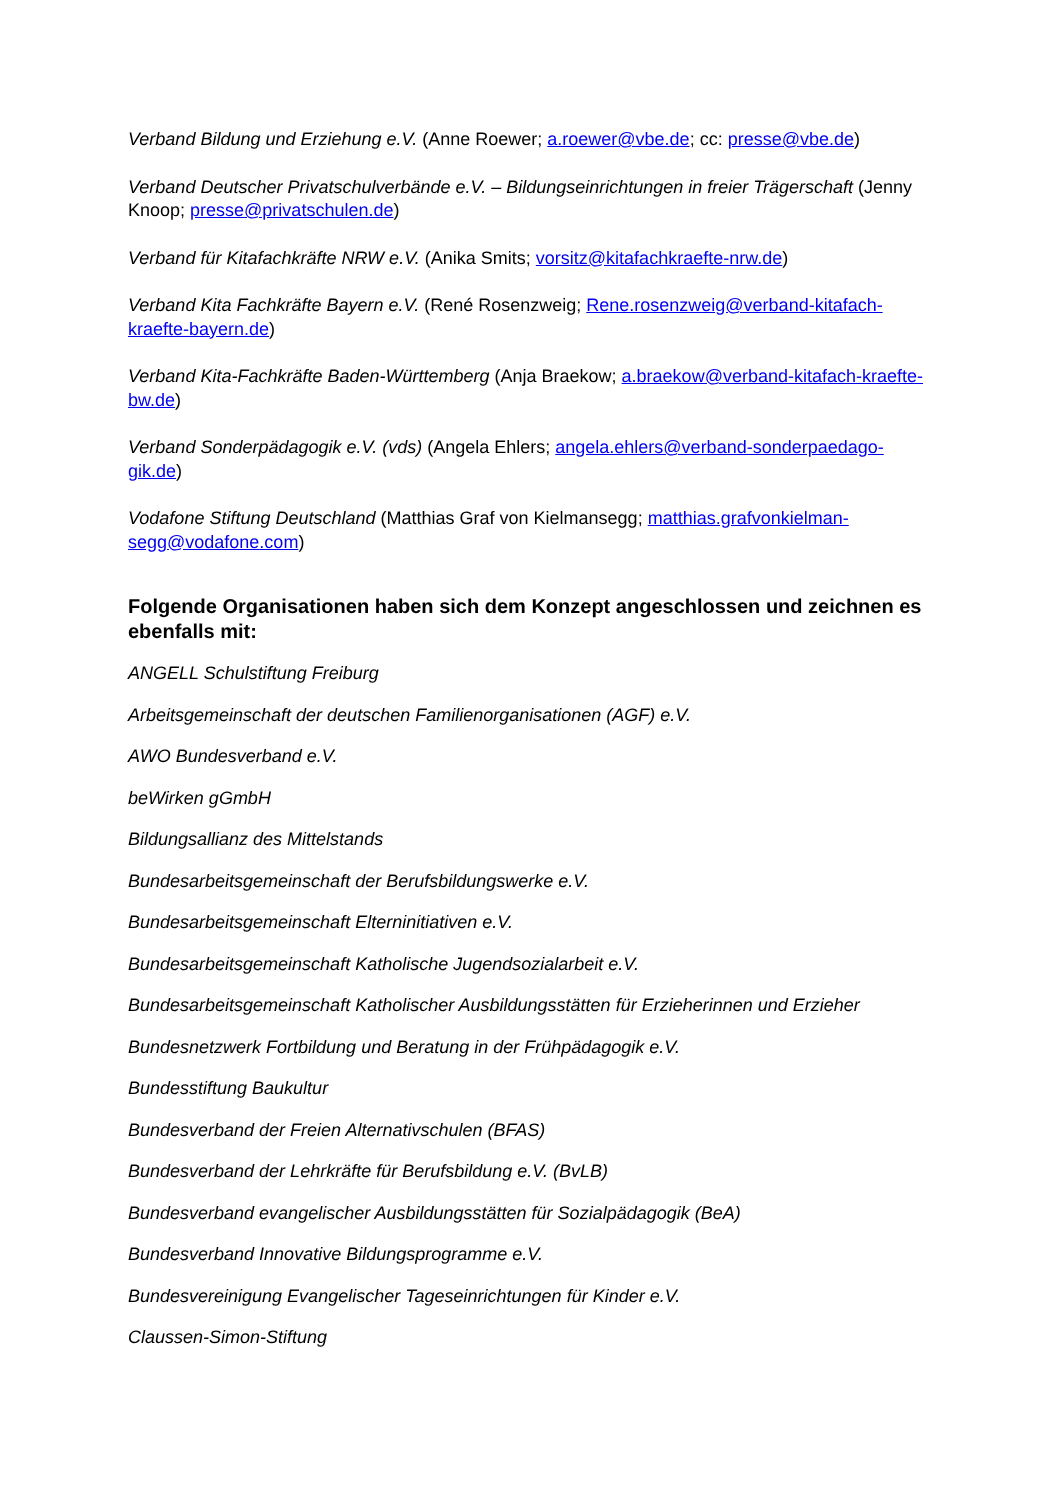Verband Bildung und Erziehung e.V. (Anne Roewer; a.roewer@vbe.de; cc: presse@vbe.de)
Verband Deutscher Privatschulverbände e.V. – Bildungseinrichtungen in freier Trägerschaft (Jenny Knoop; presse@privatschulen.de)
Verband für Kitafachkräfte NRW e.V. (Anika Smits; vorsitz@kitafachkraefte-nrw.de)
Verband Kita Fachkräfte Bayern e.V. (René Rosenzweig; Rene.rosenzweig@verband-kitafach-kraefte-bayern.de)
Verband Kita-Fachkräfte Baden-Württemberg (Anja Braekow; a.braekow@verband-kitafach-kraefte-bw.de)
Verband Sonderpädagogik e.V. (vds) (Angela Ehlers; angela.ehlers@verband-sonderpaedago-gik.de)
Vodafone Stiftung Deutschland (Matthias Graf von Kielmansegg; matthias.grafvonkielman-segg@vodafone.com)
Folgende Organisationen haben sich dem Konzept angeschlossen und zeichnen es ebenfalls mit:
ANGELL Schulstiftung Freiburg
Arbeitsgemeinschaft der deutschen Familienorganisationen (AGF) e.V.
AWO Bundesverband e.V.
beWirken gGmbH
Bildungsallianz des Mittelstands
Bundesarbeitsgemeinschaft der Berufsbildungswerke e.V.
Bundesarbeitsgemeinschaft Elterninitiativen e.V.
Bundesarbeitsgemeinschaft Katholische Jugendsozialarbeit e.V.
Bundesarbeitsgemeinschaft Katholischer Ausbildungsstätten für Erzieherinnen und Erzieher
Bundesnetzwerk Fortbildung und Beratung in der Frühpädagogik e.V.
Bundesstiftung Baukultur
Bundesverband der Freien Alternativschulen (BFAS)
Bundesverband der Lehrkräfte für Berufsbildung e.V. (BvLB)
Bundesverband evangelischer Ausbildungsstätten für Sozialpädagogik (BeA)
Bundesverband Innovative Bildungsprogramme e.V.
Bundesvereinigung Evangelischer Tageseinrichtungen für Kinder e.V.
Claussen-Simon-Stiftung